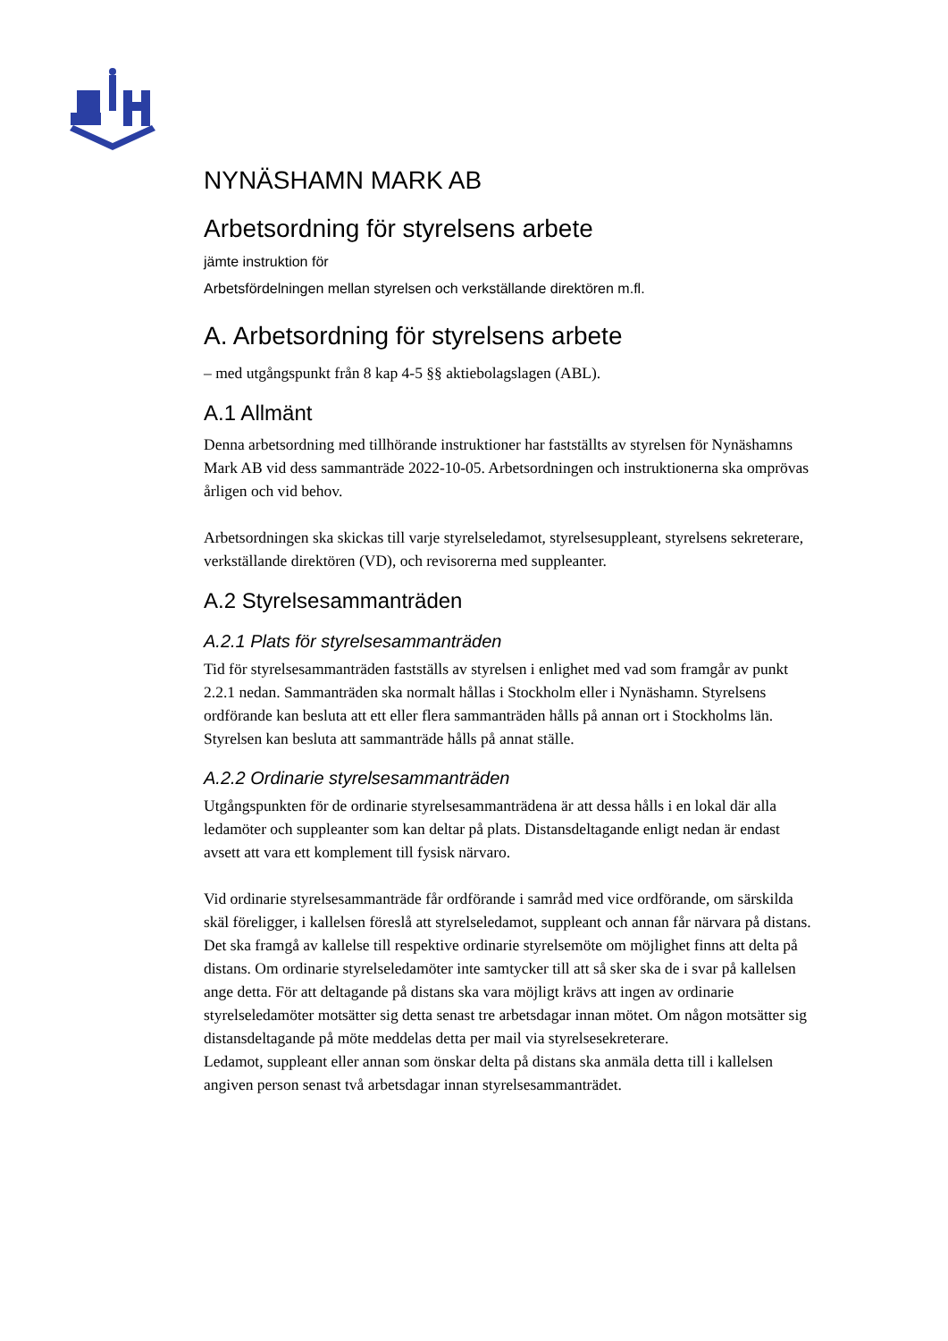NYNÄSHAMN MARK AB
Arbetsordning för styrelsens arbete
jämte instruktion för
Arbetsfördelningen mellan styrelsen och verkställande direktören m.fl.
A. Arbetsordning för styrelsens arbete
– med utgångspunkt från 8 kap 4-5 §§ aktiebolagslagen (ABL).
A.1 Allmänt
Denna arbetsordning med tillhörande instruktioner har fastställts av styrelsen för Nynäshamns Mark AB vid dess sammanträde 2022-10-05. Arbetsordningen och instruktionerna ska omprövas årligen och vid behov.
Arbetsordningen ska skickas till varje styrelseledamot, styrelsesuppleant, styrelsens sekreterare, verkställande direktören (VD), och revisorerna med suppleanter.
A.2 Styrelsesammanträden
A.2.1 Plats för styrelsesammanträden
Tid för styrelsesammanträden fastställs av styrelsen i enlighet med vad som framgår av punkt 2.2.1 nedan. Sammanträden ska normalt hållas i Stockholm eller i Nynäshamn. Styrelsens ordförande kan besluta att ett eller flera sammanträden hålls på annan ort i Stockholms län. Styrelsen kan besluta att sammanträde hålls på annat ställe.
A.2.2 Ordinarie styrelsesammanträden
Utgångspunkten för de ordinarie styrelsesammanträdena är att dessa hålls i en lokal där alla ledamöter och suppleanter som kan deltar på plats. Distansdeltagande enligt nedan är endast avsett att vara ett komplement till fysisk närvaro.
Vid ordinarie styrelsesammanträde får ordförande i samråd med vice ordförande, om särskilda skäl föreligger, i kallelsen föreslå att styrelseledamot, suppleant och annan får närvara på distans. Det ska framgå av kallelse till respektive ordinarie styrelsemöte om möjlighet finns att delta på distans. Om ordinarie styrelseledamöter inte samtycker till att så sker ska de i svar på kallelsen ange detta. För att deltagande på distans ska vara möjligt krävs att ingen av ordinarie styrelseledamöter motsätter sig detta senast tre arbetsdagar innan mötet. Om någon motsätter sig distansdeltagande på möte meddelas detta per mail via styrelsesekreterare.
Ledamot, suppleant eller annan som önskar delta på distans ska anmäla detta till i kallelsen angiven person senast två arbetsdagar innan styrelsesammanträdet.